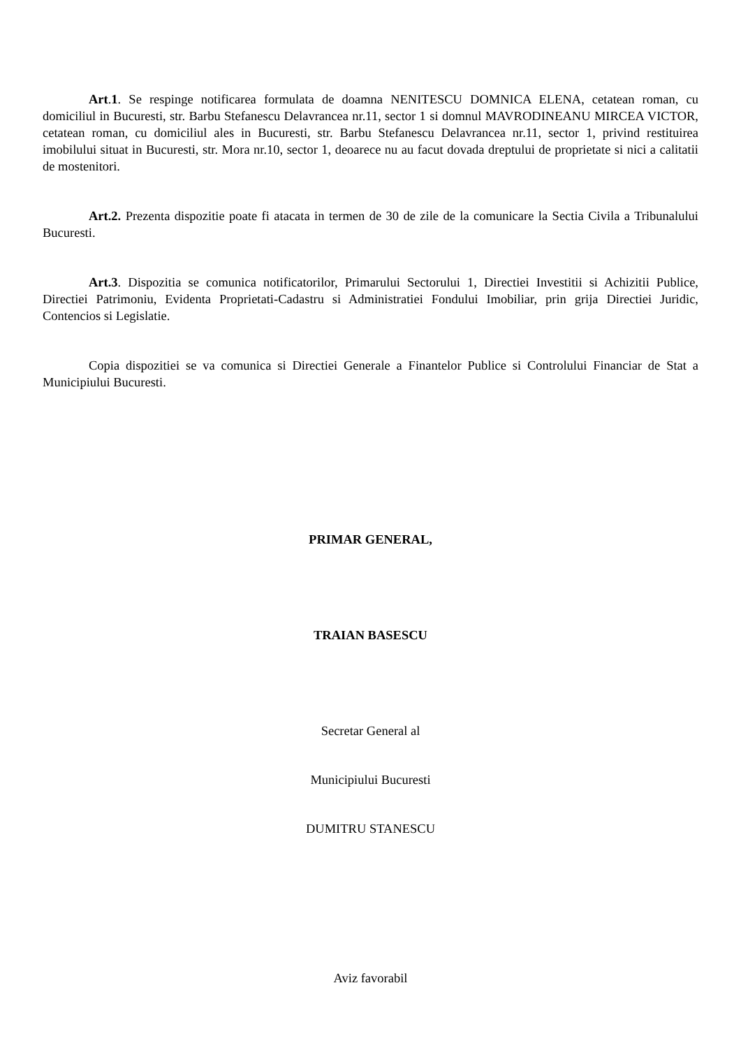Art.1. Se respinge notificarea formulata de doamna NENITESCU DOMNICA ELENA, cetatean roman, cu domiciliul in Bucuresti, str. Barbu Stefanescu Delavrancea nr.11, sector 1 si domnul MAVRODINEANU MIRCEA VICTOR, cetatean roman, cu domiciliul ales in Bucuresti, str. Barbu Stefanescu Delavrancea nr.11, sector 1, privind restituirea imobilului situat in Bucuresti, str. Mora nr.10, sector 1, deoarece nu au facut dovada dreptului de proprietate si nici a calitatii de mostenitori.
Art.2. Prezenta dispozitie poate fi atacata in termen de 30 de zile de la comunicare la Sectia Civila a Tribunalului Bucuresti.
Art.3. Dispozitia se comunica notificatorilor, Primarului Sectorului 1, Directiei Investitii si Achizitii Publice, Directiei Patrimoniu, Evidenta Proprietati-Cadastru si Administratiei Fondului Imobiliar, prin grija Directiei Juridic, Contencios si Legislatie.
Copia dispozitiei se va comunica si Directiei Generale a Finantelor Publice si Controlului Financiar de Stat a Municipiului Bucuresti.
PRIMAR GENERAL,
TRAIAN BASESCU
Secretar General al
Municipiului Bucuresti
DUMITRU STANESCU
Aviz favorabil